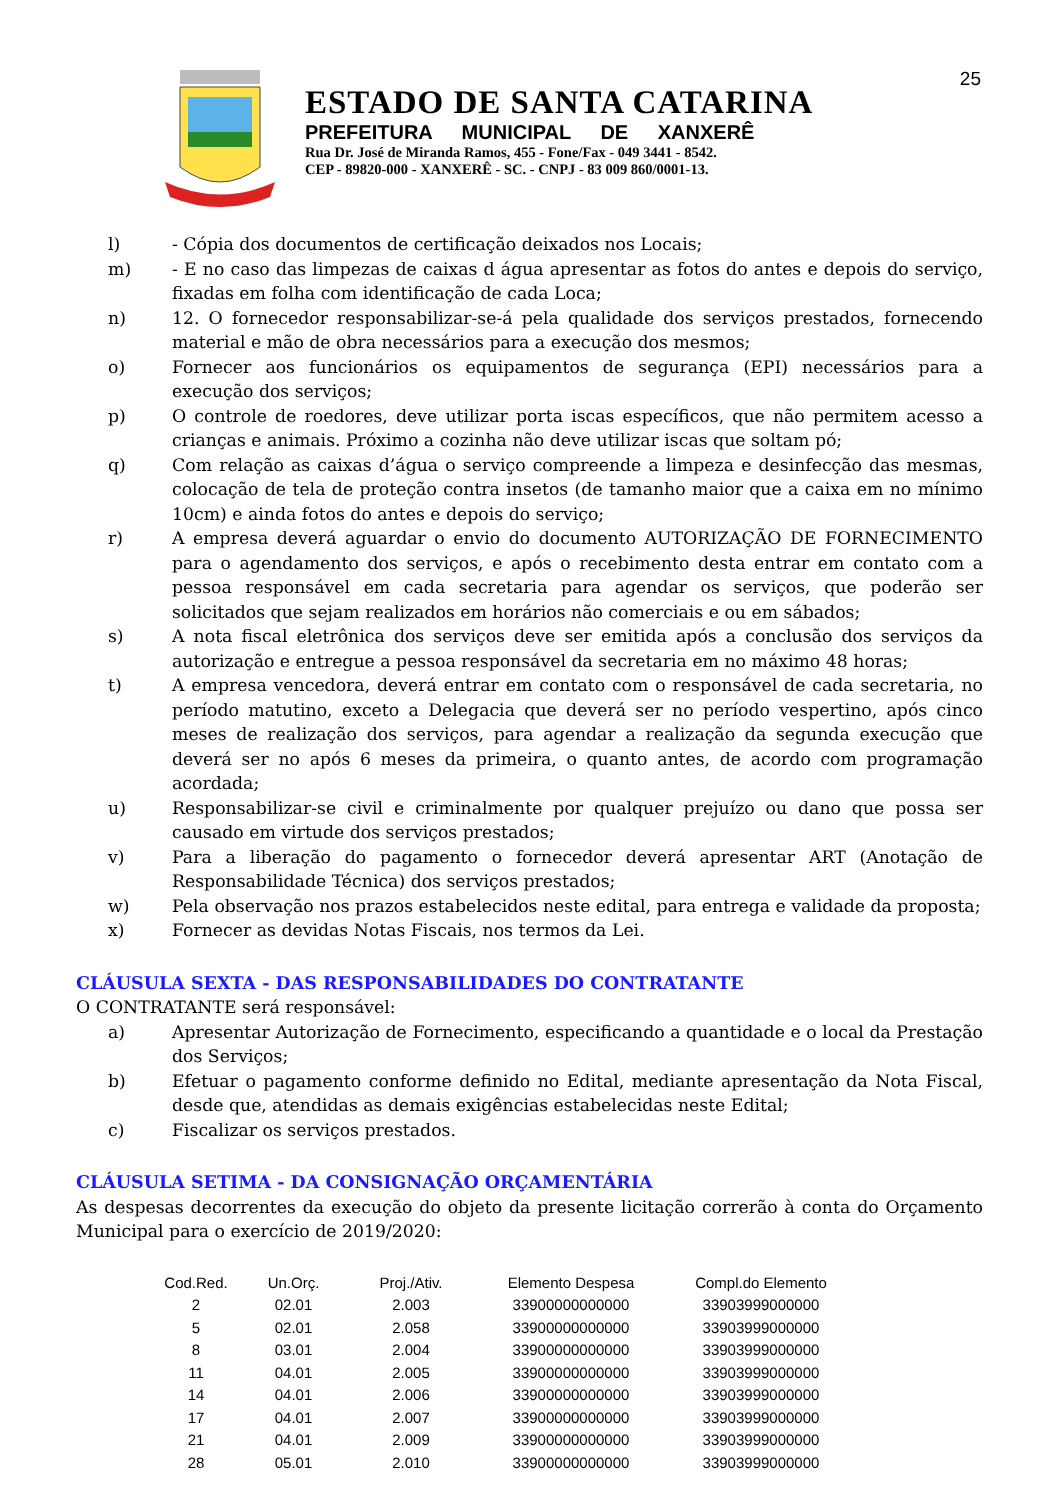25
ESTADO DE SANTA CATARINA
PREFEITURA MUNICIPAL DE XANXERÊ
Rua Dr. José de Miranda Ramos, 455 - Fone/Fax - 049 3441 - 8542.
CEP - 89820-000 - XANXERÊ - SC. - CNPJ - 83 009 860/0001-13.
l) - Cópia dos documentos de certificação deixados nos Locais;
m) - E no caso das limpezas de caixas d água apresentar as fotos do antes e depois do serviço, fixadas em folha com identificação de cada Loca;
n) 12. O fornecedor responsabilizar-se-á pela qualidade dos serviços prestados, fornecendo material e mão de obra necessários para a execução dos mesmos;
o) Fornecer aos funcionários os equipamentos de segurança (EPI) necessários para a execução dos serviços;
p) O controle de roedores, deve utilizar porta iscas específicos, que não permitem acesso a crianças e animais. Próximo a cozinha não deve utilizar iscas que soltam pó;
q) Com relação as caixas d’água o serviço compreende a limpeza e desinfecção das mesmas, colocação de tela de proteção contra insetos (de tamanho maior que a caixa em no mínimo 10cm) e ainda fotos do antes e depois do serviço;
r) A empresa deverá aguardar o envio do documento AUTORIZAÇÃO DE FORNECIMENTO para o agendamento dos serviços, e após o recebimento desta entrar em contato com a pessoa responsável em cada secretaria para agendar os serviços, que poderão ser solicitados que sejam realizados em horários não comerciais e ou em sábados;
s) A nota fiscal eletrônica dos serviços deve ser emitida após a conclusão dos serviços da autorização e entregue a pessoa responsável da secretaria em no máximo 48 horas;
t) A empresa vencedora, deverá entrar em contato com o responsável de cada secretaria, no período matutino, exceto a Delegacia que deverá ser no período vespertino, após cinco meses de realização dos serviços, para agendar a realização da segunda execução que deverá ser no após 6 meses da primeira, o quanto antes, de acordo com programação acordada;
u) Responsabilizar-se civil e criminalmente por qualquer prejuízo ou dano que possa ser causado em virtude dos serviços prestados;
v) Para a liberação do pagamento o fornecedor deverá apresentar ART (Anotação de Responsabilidade Técnica) dos serviços prestados;
w) Pela observação nos prazos estabelecidos neste edital, para entrega e validade da proposta;
x) Fornecer as devidas Notas Fiscais, nos termos da Lei.
CLÁUSULA SEXTA - DAS RESPONSABILIDADES DO CONTRATANTE
O CONTRATANTE será responsável:
a) Apresentar Autorização de Fornecimento, especificando a quantidade e o local da Prestação dos Serviços;
b) Efetuar o pagamento conforme definido no Edital, mediante apresentação da Nota Fiscal, desde que, atendidas as demais exigências estabelecidas neste Edital;
c) Fiscalizar os serviços prestados.
CLÁUSULA SETIMA - DA CONSIGNAÇÃO ORÇAMENTÁRIA
As despesas decorrentes da execução do objeto da presente licitação correrão à conta do Orçamento Municipal para o exercício de 2019/2020:
| Cod.Red. | Un.Orç. | Proj./Ativ. | Elemento Despesa | Compl.do Elemento |
| --- | --- | --- | --- | --- |
| 2 | 02.01 | 2.003 | 33900000000000 | 33903999000000 |
| 5 | 02.01 | 2.058 | 33900000000000 | 33903999000000 |
| 8 | 03.01 | 2.004 | 33900000000000 | 33903999000000 |
| 11 | 04.01 | 2.005 | 33900000000000 | 33903999000000 |
| 14 | 04.01 | 2.006 | 33900000000000 | 33903999000000 |
| 17 | 04.01 | 2.007 | 33900000000000 | 33903999000000 |
| 21 | 04.01 | 2.009 | 33900000000000 | 33903999000000 |
| 28 | 05.01 | 2.010 | 33900000000000 | 33903999000000 |